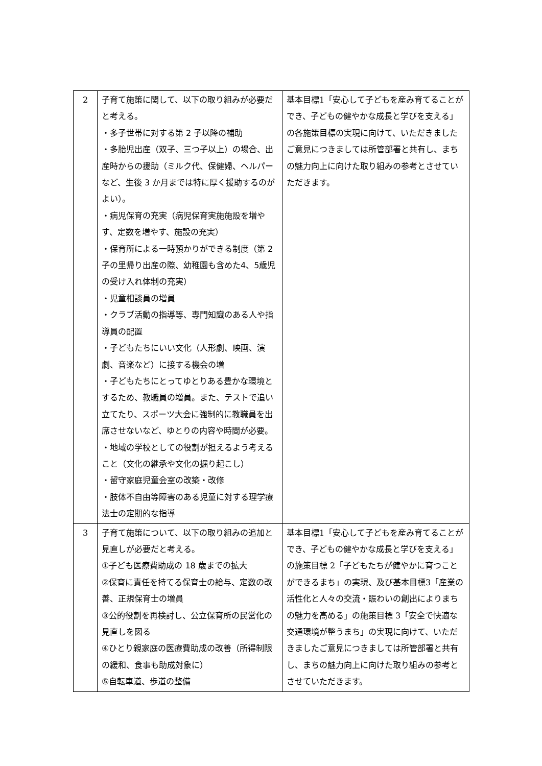| 2 | 子育て施策に関して、以下の取り組みが必要だと考える。 ・多子世帯に対する第 2 子以降の補助 ・多胎児出産（双子、三つ子以上）の場合、出産時からの援助（ミルク代、保健婦、ヘルパーなど、生後 3 か月までは特に厚く援助するのがよい）。 ・病児保育の充実（病児保育実施施設を増やす、定数を増やす、施設の充実） ・保育所による一時預かりができる制度（第 2 子の里帰り出産の際、幼稚園も含めた4、5歳児の受け入れ体制の充実） ・児童相談員の増員 ・クラブ活動の指導等、専門知識のある人や指導員の配置 ・子どもたちにいい文化（人形劇、映画、演劇、音楽など）に接する機会の増 ・子どもたちにとってゆとりある豊かな環境とするため、教職員の増員。また、テストで追い立てたり、スポーツ大会に強制的に教職員を出席させないなど、ゆとりの内容や時間が必要。 ・地域の学校としての役割が担えるよう考えること（文化の継承や文化の掘り起こし） ・留守家庭児童会室の改築・改修 ・肢体不自由等障害のある児童に対する理学療法士の定期的な指導 | 基本目標1「安心して子どもを産み育てることができ、子どもの健やかな成長と学びを支える」の各施策目標の実現に向けて、いただきましたご意見につきましては所管部署と共有し、まちの魅力向上に向けた取り組みの参考とさせていただきます。 |
| 3 | 子育て施策について、以下の取り組みの追加と見直しが必要だと考える。 ①子ども医療費助成の 18 歳までの拡大 ②保育に責任を持てる保育士の給与、定数の改善、正規保育士の増員 ③公的役割を再検討し、公立保育所の民営化の見直しを図る ④ひとり親家庭の医療費助成の改善（所得制限の緩和、食事も助成対象に） ⑤自転車道、歩道の整備 | 基本目標1「安心して子どもを産み育てることができ、子どもの健やかな成長と学びを支える」の施策目標 2「子どもたちが健やかに育つことができるまち」の実現、及び基本目標3「産業の活性化と人々の交流・賑わいの創出によりまちの魅力を高める」の施策目標 3「安全で快適な交通環境が整うまち」の実現に向けて、いただきましたご意見につきましては所管部署と共有し、まちの魅力向上に向けた取り組みの参考とさせていただきます。 |